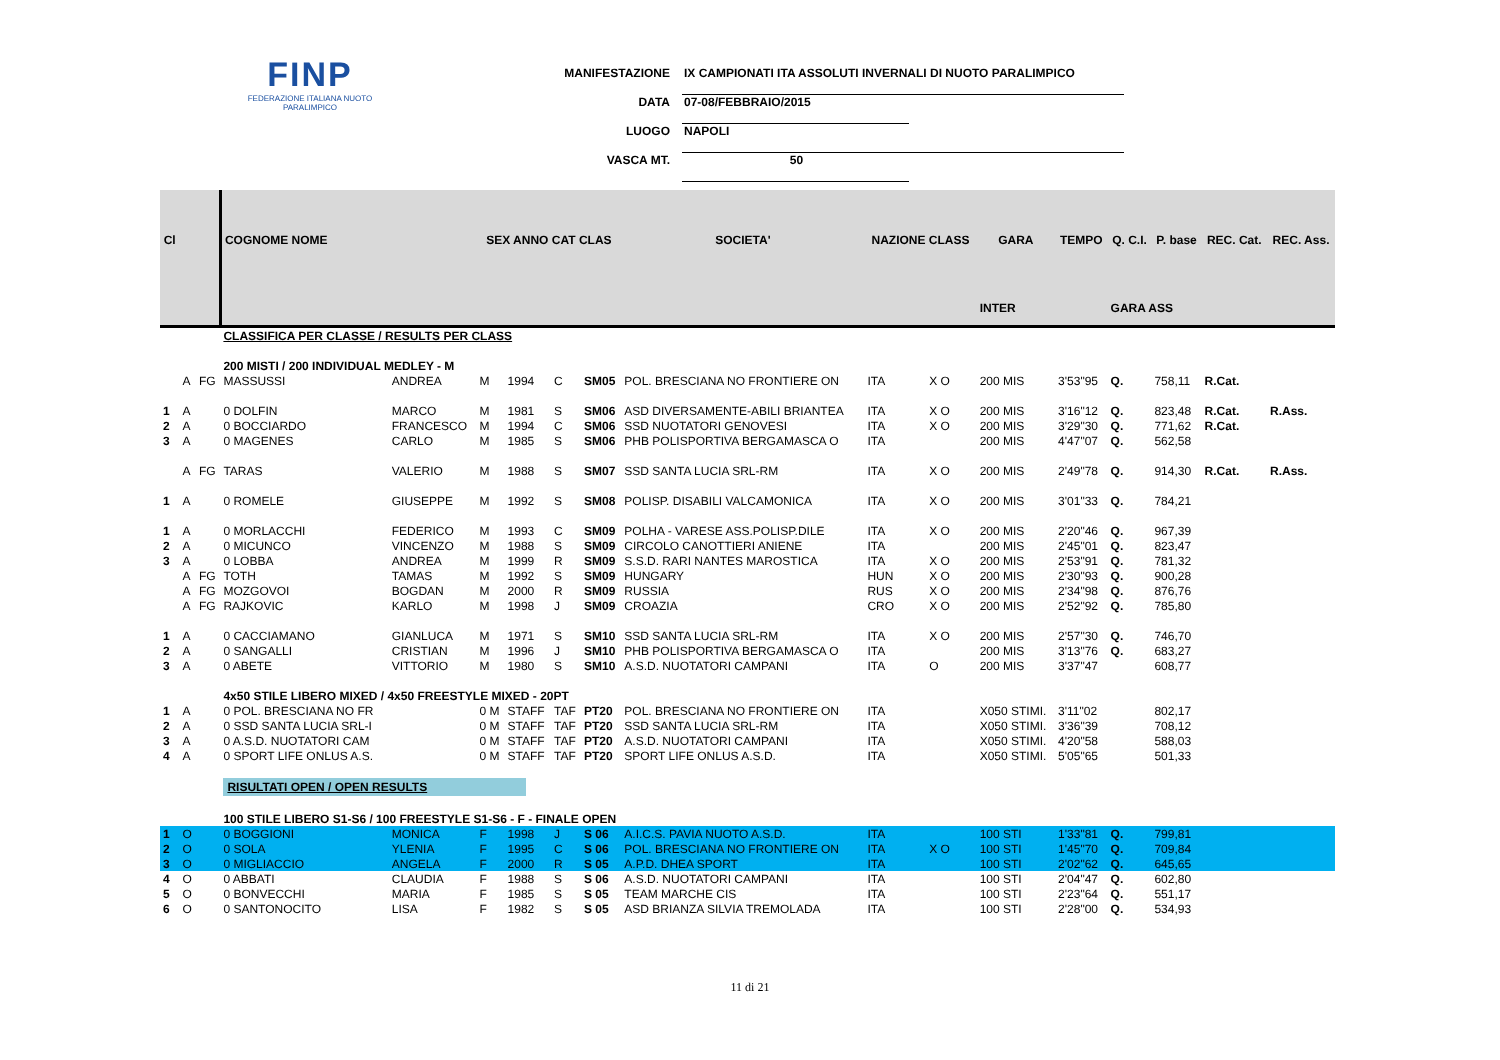FINP
FEDERAZIONE ITALIANA NUOTO PARALIMPICO
MANIFESTAZIONE IX CAMPIONATI ITA ASSOLUTI INVERNALI DI NUOTO PARALIMPICO
DATA 07-08/FEBBRAIO/2015
LUOGO NAPOLI
VASCA MT. 50
| Cl | | | COGNOME NOME | | SEX ANNO CAT CLAS | | | | SOCIETA' | NAZIONE CLASS | | GARA | TEMPO | Q. C.I. | P. base | REC. Cat. | REC. Ass. |
| --- | --- | --- | --- | --- | --- | --- | --- | --- | --- | --- | --- | --- | --- | --- | --- | --- | --- |
| | | | | | | | | | | | | INTER | | GARA ASS | | | |
| | | | CLASSIFICA PER CLASSE / RESULTS PER CLASS | | | | | | | | | | | | | | |
| | | | 200 MISTI / 200 INDIVIDUAL MEDLEY - M | | | | | | | | | | | | | | |
| | A | FG | MASSUSSI | ANDREA | M | 1994 | C | SM05 | POL. BRESCIANA NO FRONTIERE ON | ITA | X O | 200 MIS | 3'53"95 | Q. | 758,11 | R.Cat. | |
| 1 | A | | 0 DOLFIN | MARCO | M | 1981 | S | SM06 | ASD DIVERSAMENTE-ABILI BRIANTEA | ITA | X O | 200 MIS | 3'16"12 | Q. | 823,48 | R.Cat. | R.Ass. |
| 2 | A | | 0 BOCCIARDO | FRANCESCO | M | 1994 | C | SM06 | SSD NUOTATORI GENOVESI | ITA | X O | 200 MIS | 3'29"30 | Q. | 771,62 | R.Cat. | |
| 3 | A | | 0 MAGENES | CARLO | M | 1985 | S | SM06 | PHB POLISPORTIVA BERGAMASCA O | ITA | | 200 MIS | 4'47"07 | Q. | 562,58 | | |
| | A | FG | TARAS | VALERIO | M | 1988 | S | SM07 | SSD SANTA LUCIA SRL-RM | ITA | X O | 200 MIS | 2'49"78 | Q. | 914,30 | R.Cat. | R.Ass. |
| 1 | A | | 0 ROMELE | GIUSEPPE | M | 1992 | S | SM08 | POLISP. DISABILI VALCAMONICA | ITA | X O | 200 MIS | 3'01"33 | Q. | 784,21 | | |
| 1 | A | | 0 MORLACCHI | FEDERICO | M | 1993 | C | SM09 | POLHA - VARESE ASS.POLISP.DILE | ITA | X O | 200 MIS | 2'20"46 | Q. | 967,39 | | |
| 2 | A | | 0 MICUNCO | VINCENZO | M | 1988 | S | SM09 | CIRCOLO CANOTTIERI ANIENE | ITA | | 200 MIS | 2'45"01 | Q. | 823,47 | | |
| 3 | A | | 0 LOBBA | ANDREA | M | 1999 | R | SM09 | S.S.D. RARI NANTES MAROSTICA | ITA | X O | 200 MIS | 2'53"91 | Q. | 781,32 | | |
| | A | FG | TOTH | TAMAS | M | 1992 | S | SM09 | HUNGARY | HUN | X O | 200 MIS | 2'30"93 | Q. | 900,28 | | |
| | A | FG | MOZGOVOI | BOGDAN | M | 2000 | R | SM09 | RUSSIA | RUS | X O | 200 MIS | 2'34"98 | Q. | 876,76 | | |
| | A | FG | RAJKOVIC | KARLO | M | 1998 | J | SM09 | CROAZIA | CRO | X O | 200 MIS | 2'52"92 | Q. | 785,80 | | |
| 1 | A | | 0 CACCIAMANO | GIANLUCA | M | 1971 | S | SM10 | SSD SANTA LUCIA SRL-RM | ITA | X O | 200 MIS | 2'57"30 | Q. | 746,70 | | |
| 2 | A | | 0 SANGALLI | CRISTIAN | M | 1996 | J | SM10 | PHB POLISPORTIVA BERGAMASCA O | ITA | | 200 MIS | 3'13"76 | Q. | 683,27 | | |
| 3 | A | | 0 ABETE | VITTORIO | M | 1980 | S | SM10 | A.S.D. NUOTATORI CAMPANI | ITA | O | 200 MIS | 3'37"47 | | 608,77 | | |
| | | | 4x50 STILE LIBERO MIXED / 4x50 FREESTYLE MIXED - 20PT | | | | | | | | | | | | | | |
| 1 | A | | 0 POL. BRESCIANA NO FR | | 0 M | STAFF | TAF | PT20 | POL. BRESCIANA NO FRONTIERE ON | ITA | | X050 STIMI. | 3'11"02 | | 802,17 | | |
| 2 | A | | 0 SSD SANTA LUCIA SRL-I | | 0 M | STAFF | TAF | PT20 | SSD SANTA LUCIA SRL-RM | ITA | | X050 STIMI. | 3'36"39 | | 708,12 | | |
| 3 | A | | 0 A.S.D. NUOTATORI CAM | | 0 M | STAFF | TAF | PT20 | A.S.D. NUOTATORI CAMPANI | ITA | | X050 STIMI. | 4'20"58 | | 588,03 | | |
| 4 | A | | 0 SPORT LIFE ONLUS A.S. | | 0 M | STAFF | TAF | PT20 | SPORT LIFE ONLUS A.S.D. | ITA | | X050 STIMI. | 5'05"65 | | 501,33 | | |
| | | | RISULTATI OPEN / OPEN RESULTS | | | | | | | | | | | | | | |
| | | | 100 STILE LIBERO S1-S6 / 100 FREESTYLE S1-S6 - F - FINALE OPEN | | | | | | | | | | | | | | |
| 1 | O | | 0 BOGGIONI | MONICA | F | 1998 | J | S 06 | A.I.C.S. PAVIA NUOTO A.S.D. | ITA | | 100 STI | 1'33"81 | Q. | 799,81 | | |
| 2 | O | | 0 SOLA | YLENIA | F | 1995 | C | S 06 | POL. BRESCIANA NO FRONTIERE ON | ITA | X O | 100 STI | 1'45"70 | Q. | 709,84 | | |
| 3 | O | | 0 MIGLIACCIO | ANGELA | F | 2000 | R | S 05 | A.P.D. DHEA SPORT | ITA | | 100 STI | 2'02"62 | Q. | 645,65 | | |
| 4 | O | | 0 ABBATI | CLAUDIA | F | 1988 | S | S 06 | A.S.D. NUOTATORI CAMPANI | ITA | | 100 STI | 2'04"47 | Q. | 602,80 | | |
| 5 | O | | 0 BONVECCHI | MARIA | F | 1985 | S | S 05 | TEAM MARCHE CIS | ITA | | 100 STI | 2'23"64 | Q. | 551,17 | | |
| 6 | O | | 0 SANTONOCITO | LISA | F | 1982 | S | S 05 | ASD BRIANZA SILVIA TREMOLADA | ITA | | 100 STI | 2'28"00 | Q. | 534,93 | | |
11 di 21